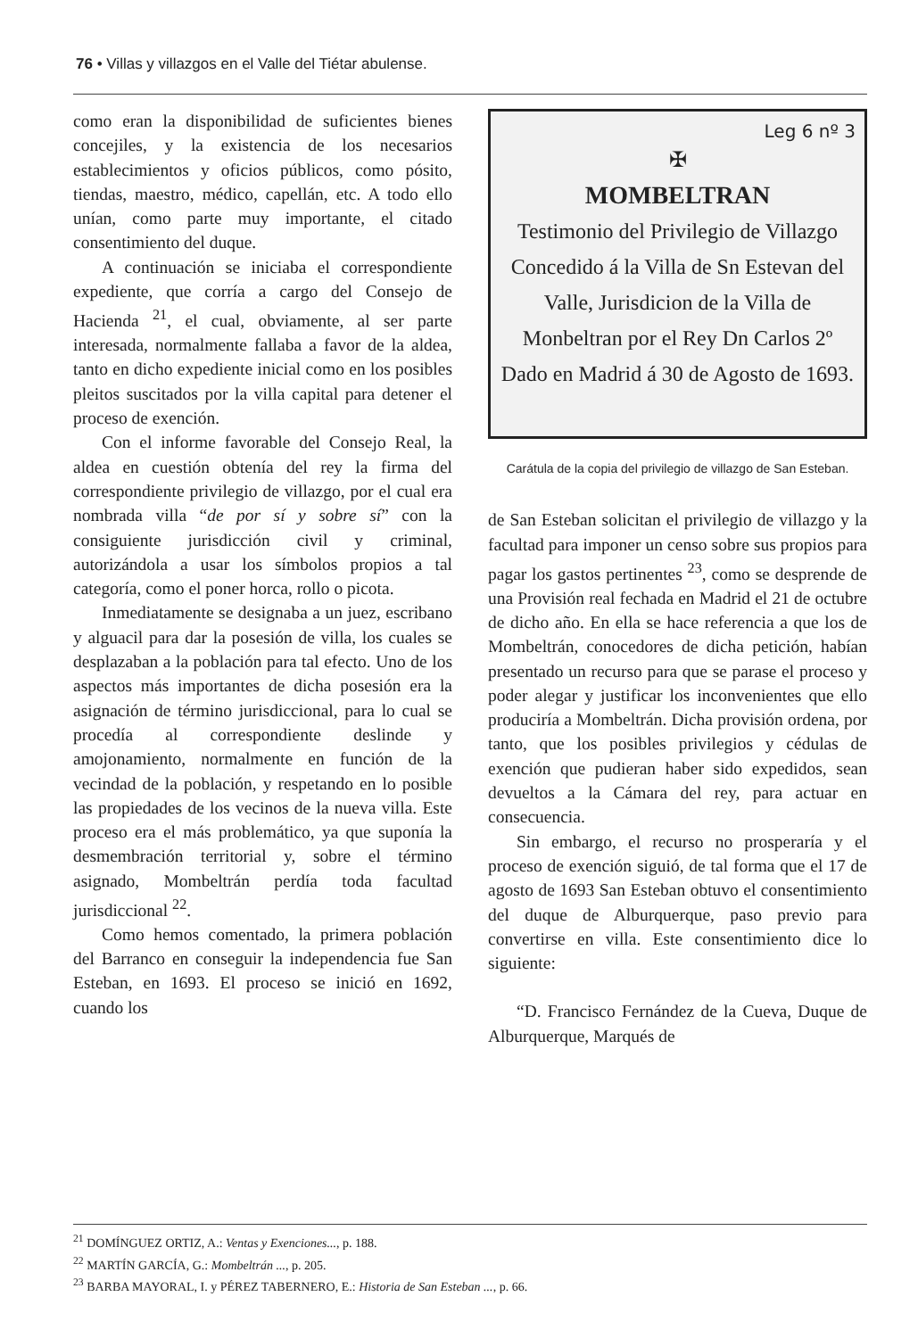76 • Villas y villazgos en el Valle del Tiétar abulense.
como eran la disponibilidad de suficientes bienes concejiles, y la existencia de los necesarios establecimientos y oficios públicos, como pósito, tiendas, maestro, médico, capellán, etc. A todo ello unían, como parte muy importante, el citado consentimiento del duque.
A continuación se iniciaba el correspondiente expediente, que corría a cargo del Consejo de Hacienda <sup>21</sup>, el cual, obviamente, al ser parte interesada, normalmente fallaba a favor de la aldea, tanto en dicho expediente inicial como en los posibles pleitos suscitados por la villa capital para detener el proceso de exención.
Con el informe favorable del Consejo Real, la aldea en cuestión obtenía del rey la firma del correspondiente privilegio de villazgo, por el cual era nombrada villa “de por sí y sobre sí” con la consiguiente jurisdicción civil y criminal, autorizándola a usar los símbolos propios a tal categoría, como el poner horca, rollo o picota.
Inmediatamente se designaba a un juez, escribano y alguacil para dar la posesión de villa, los cuales se desplazaban a la población para tal efecto. Uno de los aspectos más importantes de dicha posesión era la asignación de término jurisdiccional, para lo cual se procedía al correspondiente deslinde y amojonamiento, normalmente en función de la vecindad de la población, y respetando en lo posible las propiedades de los vecinos de la nueva villa. Este proceso era el más problemático, ya que suponía la desmembración territorial y, sobre el término asignado, Mombeltrán perdía toda facultad jurisdiccional <sup>22</sup>.
Como hemos comentado, la primera población del Barranco en conseguir la independencia fue San Esteban, en 1693. El proceso se inició en 1692, cuando los
Leg 6 nº 3
✠
MOMBELTRAN
Testimonio del Privilegio de Villazgo Concedido á la Villa de Sn Estevan del Valle, Jurisdicion de la Villa de Monbeltran por el Rey Dn Carlos 2º Dado en Madrid á 30 de Agosto de 1693.
Carátula de la copia del privilegio de villazgo de San Esteban.
de San Esteban solicitan el privilegio de villazgo y la facultad para imponer un censo sobre sus propios para pagar los gastos pertinentes <sup>23</sup>, como se desprende de una Provisión real fechada en Madrid el 21 de octubre de dicho año. En ella se hace referencia a que los de Mombeltrán, conocedores de dicha petición, habían presentado un recurso para que se parase el proceso y poder alegar y justificar los inconvenientes que ello produciría a Mombeltrán. Dicha provisión ordena, por tanto, que los posibles privilegios y cédulas de exención que pudieran haber sido expedidos, sean devueltos a la Cámara del rey, para actuar en consecuencia.
Sin embargo, el recurso no prosperaría y el proceso de exención siguió, de tal forma que el 17 de agosto de 1693 San Esteban obtuvo el consentimiento del duque de Alburquerque, paso previo para convertirse en villa. Este consentimiento dice lo siguiente:
“D. Francisco Fernández de la Cueva, Duque de Alburquerque, Marqués de
<sup>21</sup> DOMÍNGUEZ ORTIZ, A.: Ventas y Exenciones..., p. 188.
<sup>22</sup> MARTÍN GARCÍA, G.: Mombeltrán ..., p. 205.
<sup>23</sup> BARBA MAYORAL, I. y PÉREZ TABERNERO, E.: Historia de San Esteban ..., p. 66.